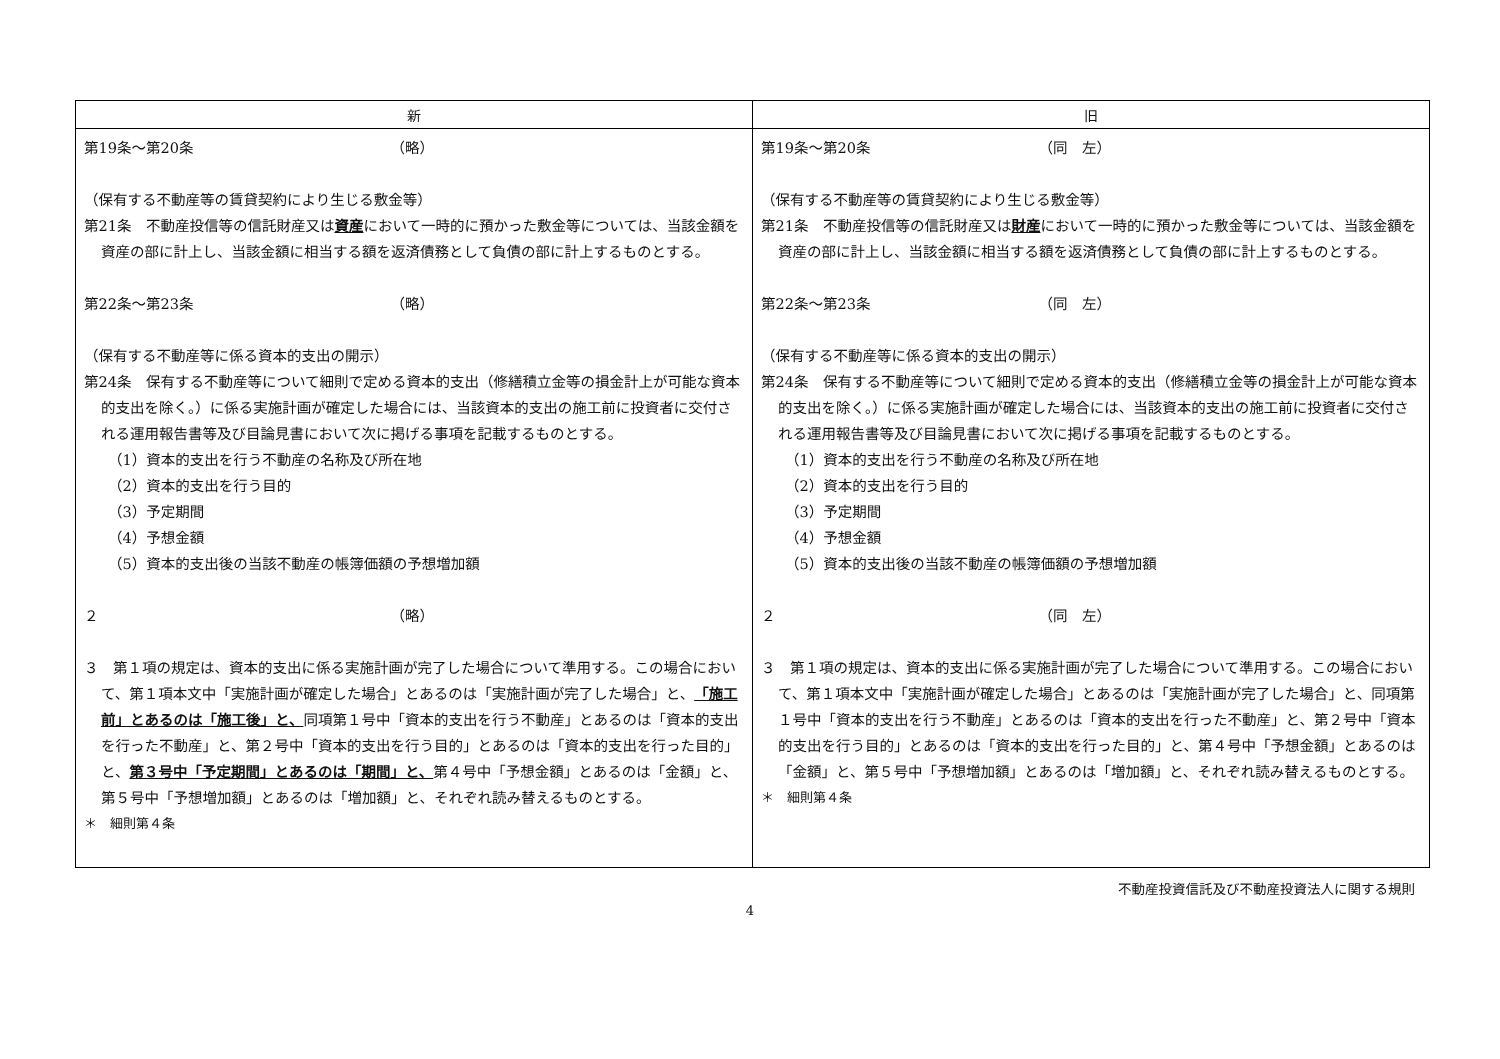| 新 | 旧 |
| --- | --- |
| 第19条～第20条 （略） （保有する不動産等の賃貸契約により生じる敷金等） 第21条 不動産投信等の信託財産又は 資産 において一時的に預かった敷金等については、当該金額を資産の部に計上し、当該金額に相当する額を返済債務として負債の部に計上するものとする。 第22条～第23条 （略） （保有する不動産等に係る資本的支出の開示） 第24条 保有する不動産等について細則で定める資本的支出（修繕積立金等の損金計上が可能な資本的支出を除く。）に係る実施計画が確定した場合には、当該資本的支出の施工前に投資者に交付される運用報告書等及び目論見書において次に掲げる事項を記載するものとする。 （1）資本的支出を行う不動産の名称及び所在地 （2）資本的支出を行う目的 （3）予定期間 （4）予想金額 （5）資本的支出後の当該不動産の帳簿価額の予想増加額 ２ （略） ３ 第１項の規定は、資本的支出に係る実施計画が完了した場合について準用する。この場合において、第１項本文中「実施計画が確定した場合」とあるのは「実施計画が完了した場合」と、 「施工前」とあるのは「施工後」と、 同項第１号中「資本的支出を行う不動産」とあるのは「資本的支出を行った不動産」と、第２号中「資本的支出を行う目的」とあるのは「資本的支出を行った目的」と、 第３号中「予定期間」とあるのは「期間」と、 第４号中「予想金額」とあるのは「金額」と、第５号中「予想増加額」とあるのは「増加額」と、それぞれ読み替えるものとする。 ＊ 細則第４条 | 第19条～第20条 （同 左） （保有する不動産等の賃貸契約により生じる敷金等） 第21条 不動産投信等の信託財産又は 財産 において一時的に預かった敷金等については、当該金額を資産の部に計上し、当該金額に相当する額を返済債務として負債の部に計上するものとする。 第22条～第23条 （同 左） （保有する不動産等に係る資本的支出の開示） 第24条 保有する不動産等について細則で定める資本的支出（修繕積立金等の損金計上が可能な資本的支出を除く。）に係る実施計画が確定した場合には、当該資本的支出の施工前に投資者に交付される運用報告書等及び目論見書において次に掲げる事項を記載するものとする。 （1）資本的支出を行う不動産の名称及び所在地 （2）資本的支出を行う目的 （3）予定期間 （4）予想金額 （5）資本的支出後の当該不動産の帳簿価額の予想増加額 ２ （同 左） ３ 第１項の規定は、資本的支出に係る実施計画が完了した場合について準用する。この場合において、第１項本文中「実施計画が確定した場合」とあるのは「実施計画が完了した場合」と、同項第１号中「資本的支出を行う不動産」とあるのは「資本的支出を行った不動産」と、第２号中「資本的支出を行う目的」とあるのは「資本的支出を行った目的」と、第４号中「予想金額」とあるのは「金額」と、第５号中「予想増加額」とあるのは「増加額」と、それぞれ読み替えるものとする。 ＊ 細則第４条 |
不動産投資信託及び不動産投資法人に関する規則
4